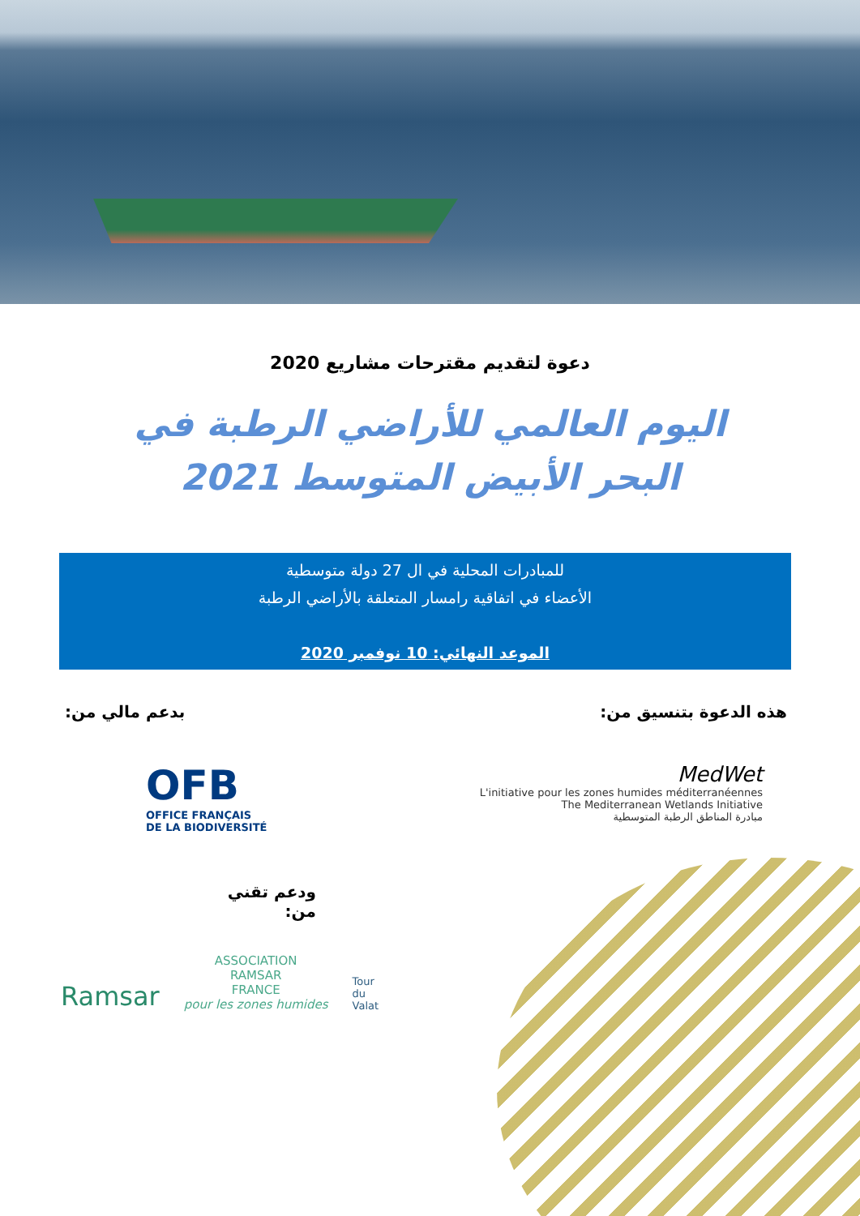دعوة لتقديم مقترحات مشاريع 2020
اليوم العالمي للأراضي الرطبة في البحر الأبيض المتوسط 2021
للمبادرات المحلية في ال 27 دولة متوسطية
الأعضاء في اتفاقية رامسار المتعلقة بالأراضي الرطبة
الموعد النهائي: 10 نوفمبر 2020
هذه الدعوة بتنسيق من: بدعم مالي من:
OFB
OFFICE FRANÇAIS
DE LA BIODIVERSITÉ
MedWet
L'initiative pour les zones humides méditerranéennes
The Mediterranean Wetlands Initiative
مبادرة المناطق الرطبة المتوسطية
ودعم تقني من:
Ramsar
ASSOCIATION
RAMSAR
FRANCE
pour les zones humides
Tour
du
Valat